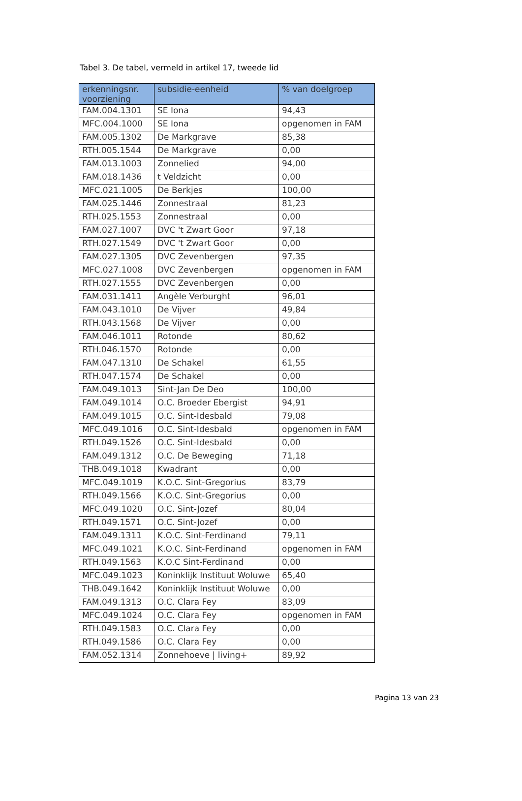Tabel 3. De tabel, vermeld in artikel 17, tweede lid
| erkenningsnr. voorziening | subsidie-eenheid | % van doelgroep |
| --- | --- | --- |
| FAM.004.1301 | SE Iona | 94,43 |
| MFC.004.1000 | SE Iona | opgenomen in FAM |
| FAM.005.1302 | De Markgrave | 85,38 |
| RTH.005.1544 | De Markgrave | 0,00 |
| FAM.013.1003 | Zonnelied | 94,00 |
| FAM.018.1436 | t Veldzicht | 0,00 |
| MFC.021.1005 | De Berkjes | 100,00 |
| FAM.025.1446 | Zonnestraal | 81,23 |
| RTH.025.1553 | Zonnestraal | 0,00 |
| FAM.027.1007 | DVC 't Zwart Goor | 97,18 |
| RTH.027.1549 | DVC 't Zwart Goor | 0,00 |
| FAM.027.1305 | DVC Zevenbergen | 97,35 |
| MFC.027.1008 | DVC Zevenbergen | opgenomen in FAM |
| RTH.027.1555 | DVC Zevenbergen | 0,00 |
| FAM.031.1411 | Angèle Verburght | 96,01 |
| FAM.043.1010 | De Vijver | 49,84 |
| RTH.043.1568 | De Vijver | 0,00 |
| FAM.046.1011 | Rotonde | 80,62 |
| RTH.046.1570 | Rotonde | 0,00 |
| FAM.047.1310 | De Schakel | 61,55 |
| RTH.047.1574 | De Schakel | 0,00 |
| FAM.049.1013 | Sint-Jan De Deo | 100,00 |
| FAM.049.1014 | O.C. Broeder Ebergist | 94,91 |
| FAM.049.1015 | O.C. Sint-Idesbald | 79,08 |
| MFC.049.1016 | O.C. Sint-Idesbald | opgenomen in FAM |
| RTH.049.1526 | O.C. Sint-Idesbald | 0,00 |
| FAM.049.1312 | O.C. De Beweging | 71,18 |
| THB.049.1018 | Kwadrant | 0,00 |
| MFC.049.1019 | K.O.C. Sint-Gregorius | 83,79 |
| RTH.049.1566 | K.O.C. Sint-Gregorius | 0,00 |
| MFC.049.1020 | O.C. Sint-Jozef | 80,04 |
| RTH.049.1571 | O.C. Sint-Jozef | 0,00 |
| FAM.049.1311 | K.O.C. Sint-Ferdinand | 79,11 |
| MFC.049.1021 | K.O.C. Sint-Ferdinand | opgenomen in FAM |
| RTH.049.1563 | K.O.C Sint-Ferdinand | 0,00 |
| MFC.049.1023 | Koninklijk Instituut Woluwe | 65,40 |
| THB.049.1642 | Koninklijk Instituut Woluwe | 0,00 |
| FAM.049.1313 | O.C. Clara Fey | 83,09 |
| MFC.049.1024 | O.C. Clara Fey | opgenomen in FAM |
| RTH.049.1583 | O.C. Clara Fey | 0,00 |
| RTH.049.1586 | O.C. Clara Fey | 0,00 |
| FAM.052.1314 | Zonnehoeve / living+ | 89,92 |
Pagina 13 van 23